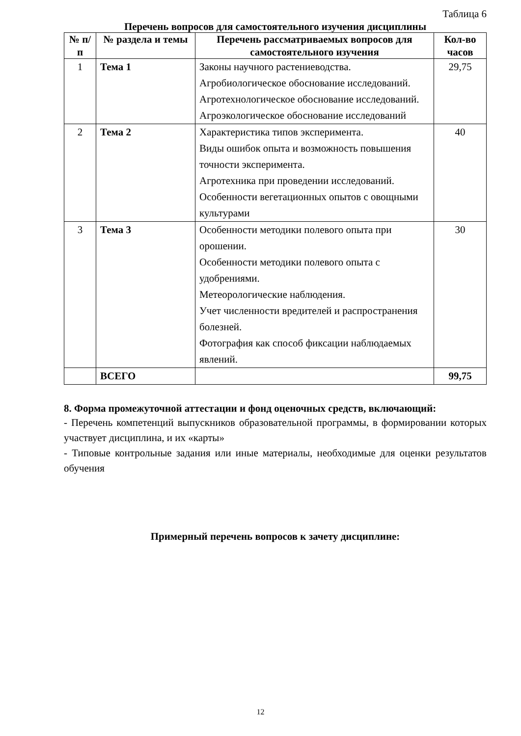Таблица 6
Перечень вопросов для самостоятельного изучения дисциплины
| № п/п | № раздела и темы | Перечень рассматриваемых вопросов для самостоятельного изучения | Кол-во часов |
| --- | --- | --- | --- |
| 1 | Тема 1 | Законы научного растениеводства. Агробиологическое обоснование исследований. Агротехнологическое обоснование исследований. Агроэкологическое обоснование исследований | 29,75 |
| 2 | Тема 2 | Характеристика типов эксперимента. Виды ошибок опыта и возможность повышения точности эксперимента. Агротехника при проведении исследований. Особенности вегетационных опытов с овощными культурами | 40 |
| 3 | Тема 3 | Особенности методики полевого опыта при орошении. Особенности методики полевого опыта с удобрениями. Метеорологические наблюдения. Учет численности вредителей и распространения болезней. Фотография как способ фиксации наблюдаемых явлений. | 30 |
| | ВСЕГО | | 99,75 |
8. Форма промежуточной аттестации и фонд оценочных средств, включающий:
- Перечень компетенций выпускников образовательной программы, в формировании которых участвует дисциплина, и их «карты»
- Типовые контрольные задания или иные материалы, необходимые для оценки результатов обучения
Примерный перечень вопросов к зачету дисциплине:
12